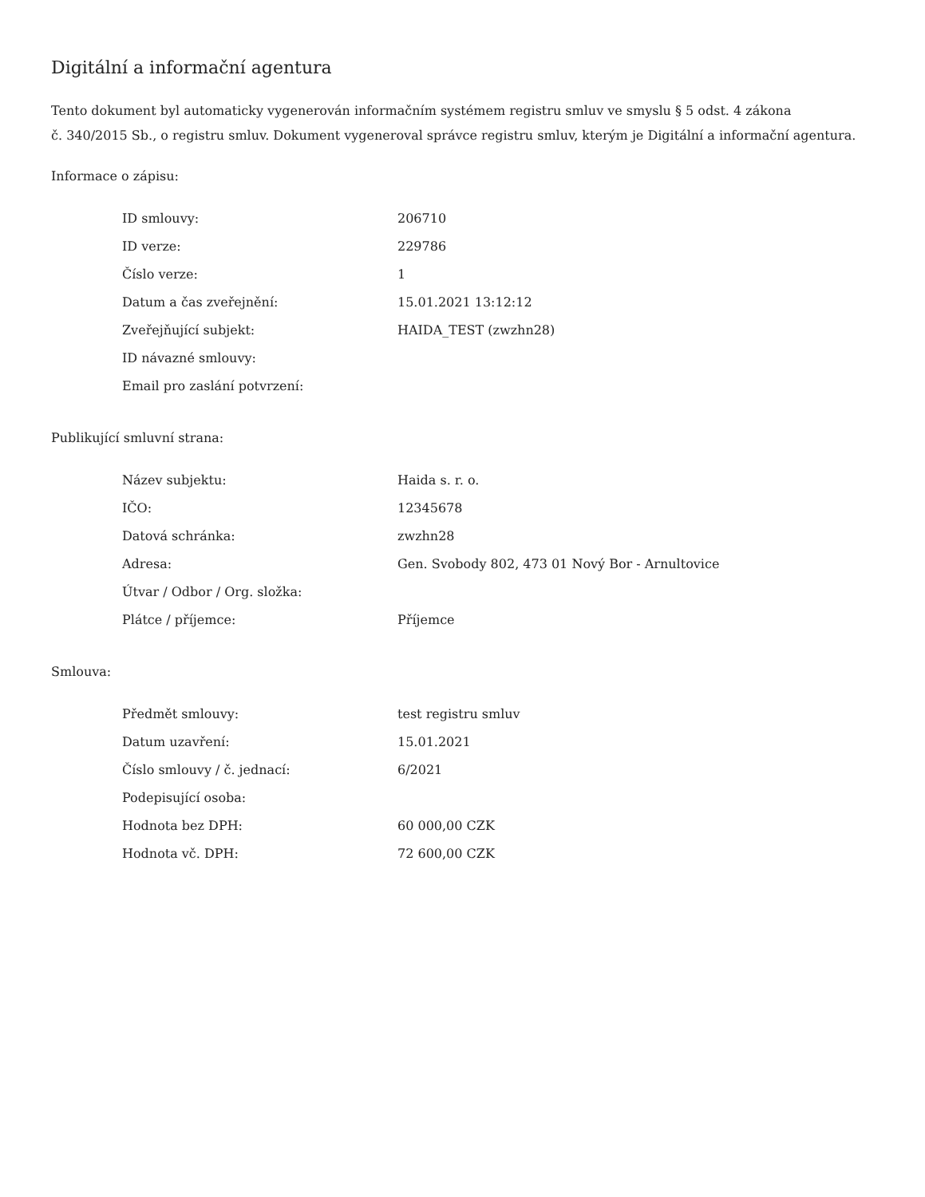Digitální a informační agentura
Tento dokument byl automaticky vygenerován informačním systémem registru smluv ve smyslu § 5 odst. 4 zákona
č. 340/2015 Sb., o registru smluv. Dokument vygeneroval správce registru smluv, kterým je Digitální a informační agentura.
Informace o zápisu:
| ID smlouvy: | 206710 |
| ID verze: | 229786 |
| Číslo verze: | 1 |
| Datum a čas zveřejnění: | 15.01.2021 13:12:12 |
| Zveřejňující subjekt: | HAIDA_TEST (zwzhn28) |
| ID návazné smlouvy: | |
| Email pro zaslání potvrzení: | |
Publikující smluvní strana:
| Název subjektu: | Haida s. r. o. |
| IČO: | 12345678 |
| Datová schránka: | zwzhn28 |
| Adresa: | Gen. Svobody 802, 473 01 Nový Bor - Arnultovice |
| Útvar / Odbor / Org. složka: | |
| Plátce / příjemce: | Příjemce |
Smlouva:
| Předmět smlouvy: | test registru smluv |
| Datum uzavření: | 15.01.2021 |
| Číslo smlouvy / č. jednací: | 6/2021 |
| Podepisující osoba: | |
| Hodnota bez DPH: | 60 000,00 CZK |
| Hodnota vč. DPH: | 72 600,00 CZK |